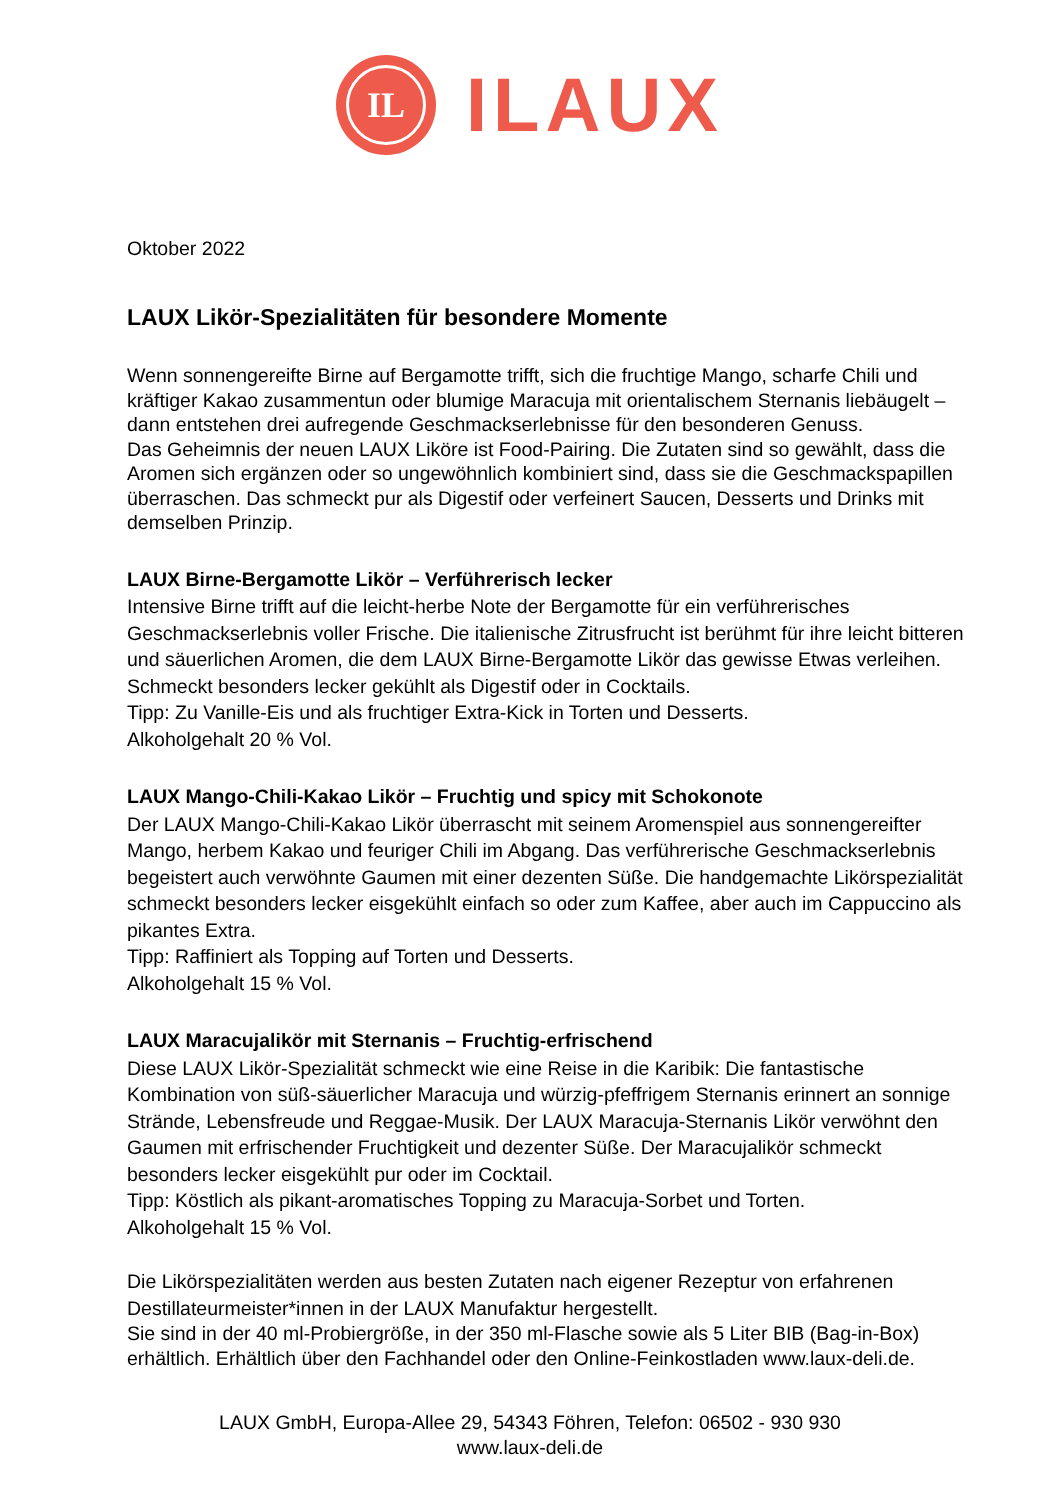IL
ILAUX
Oktober 2022
LAUX Likör-Spezialitäten für besondere Momente
Wenn sonnengereifte Birne auf Bergamotte trifft, sich die fruchtige Mango, scharfe Chili und kräftiger Kakao zusammentun oder blumige Maracuja mit orientalischem Sternanis liebäugelt – dann entstehen drei aufregende Geschmackserlebnisse für den besonderen Genuss.
Das Geheimnis der neuen LAUX Liköre ist Food-Pairing. Die Zutaten sind so gewählt, dass die Aromen sich ergänzen oder so ungewöhnlich kombiniert sind, dass sie die Geschmackspapillen überraschen. Das schmeckt pur als Digestif oder verfeinert Saucen, Desserts und Drinks mit demselben Prinzip.
LAUX Birne-Bergamotte Likör – Verführerisch lecker
Intensive Birne trifft auf die leicht-herbe Note der Bergamotte für ein verführerisches Geschmackserlebnis voller Frische. Die italienische Zitrusfrucht ist berühmt für ihre leicht bitteren und säuerlichen Aromen, die dem LAUX Birne-Bergamotte Likör das gewisse Etwas verleihen. Schmeckt besonders lecker gekühlt als Digestif oder in Cocktails.
Tipp: Zu Vanille-Eis und als fruchtiger Extra-Kick in Torten und Desserts.
Alkoholgehalt 20 % Vol.
LAUX Mango-Chili-Kakao Likör – Fruchtig und spicy mit Schokonote
Der LAUX Mango-Chili-Kakao Likör überrascht mit seinem Aromenspiel aus sonnengereifter Mango, herbem Kakao und feuriger Chili im Abgang. Das verführerische Geschmackserlebnis begeistert auch verwöhnte Gaumen mit einer dezenten Süße. Die handgemachte Likörspezialität schmeckt besonders lecker eisgekühlt einfach so oder zum Kaffee, aber auch im Cappuccino als pikantes Extra.
Tipp: Raffiniert als Topping auf Torten und Desserts.
Alkoholgehalt 15 % Vol.
LAUX Maracujalikör mit Sternanis – Fruchtig-erfrischend
Diese LAUX Likör-Spezialität schmeckt wie eine Reise in die Karibik: Die fantastische Kombination von süß-säuerlicher Maracuja und würzig-pfeffrigem Sternanis erinnert an sonnige Strände, Lebensfreude und Reggae-Musik. Der LAUX Maracuja-Sternanis Likör verwöhnt den Gaumen mit erfrischender Fruchtigkeit und dezenter Süße. Der Maracujalikör schmeckt besonders lecker eisgekühlt pur oder im Cocktail.
Tipp: Köstlich als pikant-aromatisches Topping zu Maracuja-Sorbet und Torten.
Alkoholgehalt 15 % Vol.
Die Likörspezialitäten werden aus besten Zutaten nach eigener Rezeptur von erfahrenen Destillateurmeister*innen in der LAUX Manufaktur hergestellt.
Sie sind in der 40 ml-Probiergröße, in der 350 ml-Flasche sowie als 5 Liter BIB (Bag-in-Box) erhältlich. Erhältlich über den Fachhandel oder den Online-Feinkostladen www.laux-deli.de.
LAUX GmbH, Europa-Allee 29, 54343 Föhren, Telefon: 06502 - 930 930
www.laux-deli.de